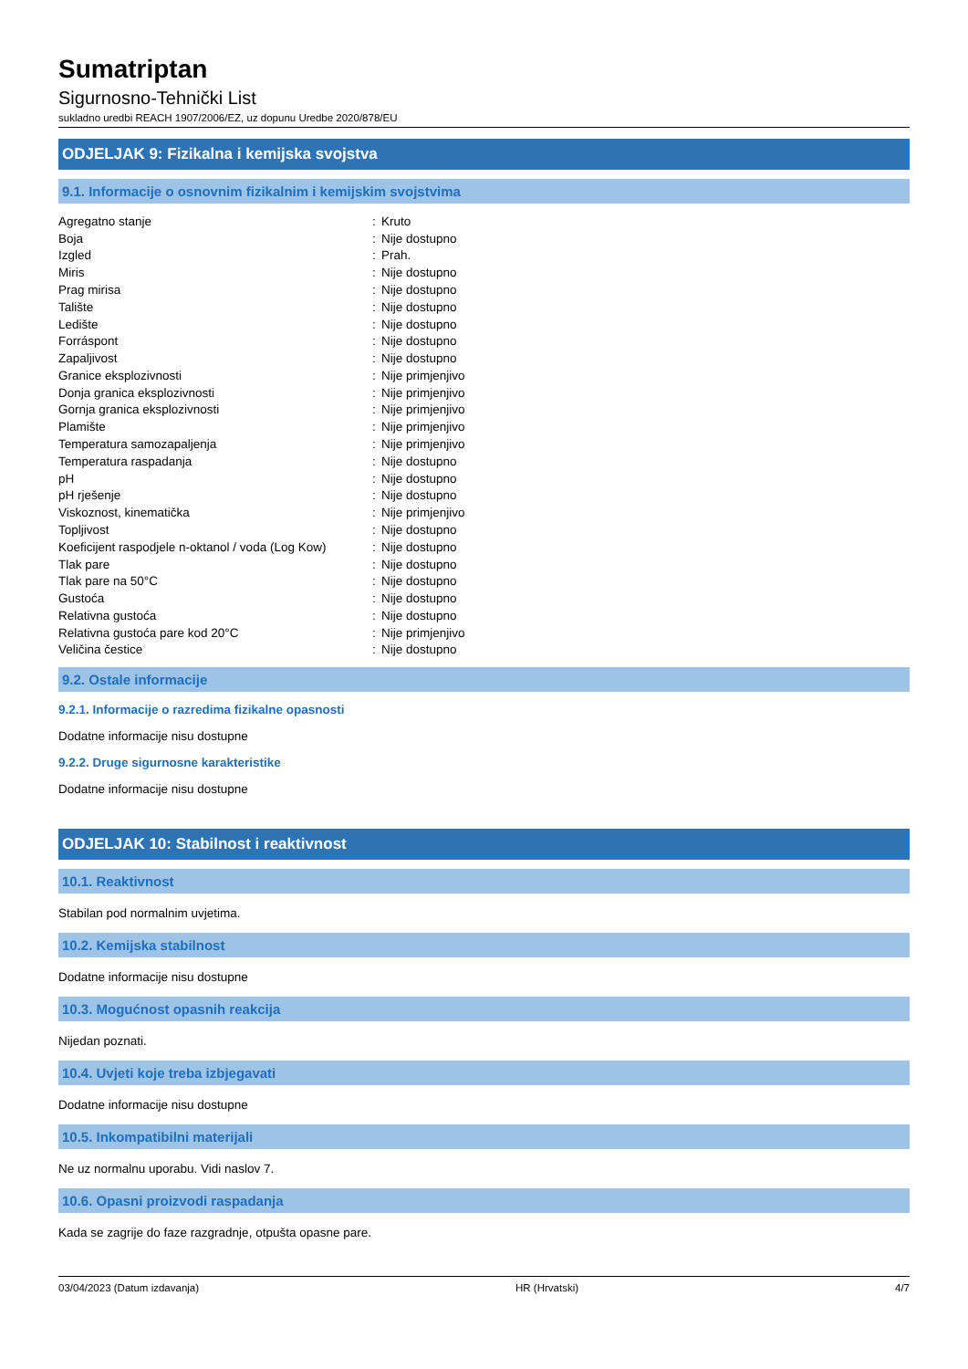Sumatriptan
Sigurnosno-Tehnički List
sukladno uredbi REACH 1907/2006/EZ, uz dopunu Uredbe 2020/878/EU
ODJELJAK 9: Fizikalna i kemijska svojstva
9.1. Informacije o osnovnim fizikalnim i kemijskim svojstvima
| Agregatno stanje | : | Kruto |
| Boja | : | Nije dostupno |
| Izgled | : | Prah. |
| Miris | : | Nije dostupno |
| Prag mirisa | : | Nije dostupno |
| Talište | : | Nije dostupno |
| Ledište | : | Nije dostupno |
| Forráspont | : | Nije dostupno |
| Zapaljivost | : | Nije dostupno |
| Granice eksplozivnosti | : | Nije primjenjivo |
| Donja granica eksplozivnosti | : | Nije primjenjivo |
| Gornja granica eksplozivnosti | : | Nije primjenjivo |
| Plamište | : | Nije primjenjivo |
| Temperatura samozapaljenja | : | Nije primjenjivo |
| Temperatura raspadanja | : | Nije dostupno |
| pH | : | Nije dostupno |
| pH rješenje | : | Nije dostupno |
| Viskoznost, kinematička | : | Nije primjenjivo |
| Topljivost | : | Nije dostupno |
| Koeficijent raspodjele n-oktanol / voda (Log Kow) | : | Nije dostupno |
| Tlak pare | : | Nije dostupno |
| Tlak pare na 50°C | : | Nije dostupno |
| Gustoća | : | Nije dostupno |
| Relativna gustoća | : | Nije dostupno |
| Relativna gustoća pare kod 20°C | : | Nije primjenjivo |
| Veličina čestice | : | Nije dostupno |
9.2. Ostale informacije
9.2.1. Informacije o razredima fizikalne opasnosti
Dodatne informacije nisu dostupne
9.2.2. Druge sigurnosne karakteristike
Dodatne informacije nisu dostupne
ODJELJAK 10: Stabilnost i reaktivnost
10.1. Reaktivnost
Stabilan pod normalnim uvjetima.
10.2. Kemijska stabilnost
Dodatne informacije nisu dostupne
10.3. Mogućnost opasnih reakcija
Nijedan poznati.
10.4. Uvjeti koje treba izbjegavati
Dodatne informacije nisu dostupne
10.5. Inkompatibilni materijali
Ne uz normalnu uporabu. Vidi naslov 7.
10.6. Opasni proizvodi raspadanja
Kada se zagrije do faze razgradnje, otpušta opasne pare.
03/04/2023 (Datum izdavanja) HR (Hrvatski) 4/7